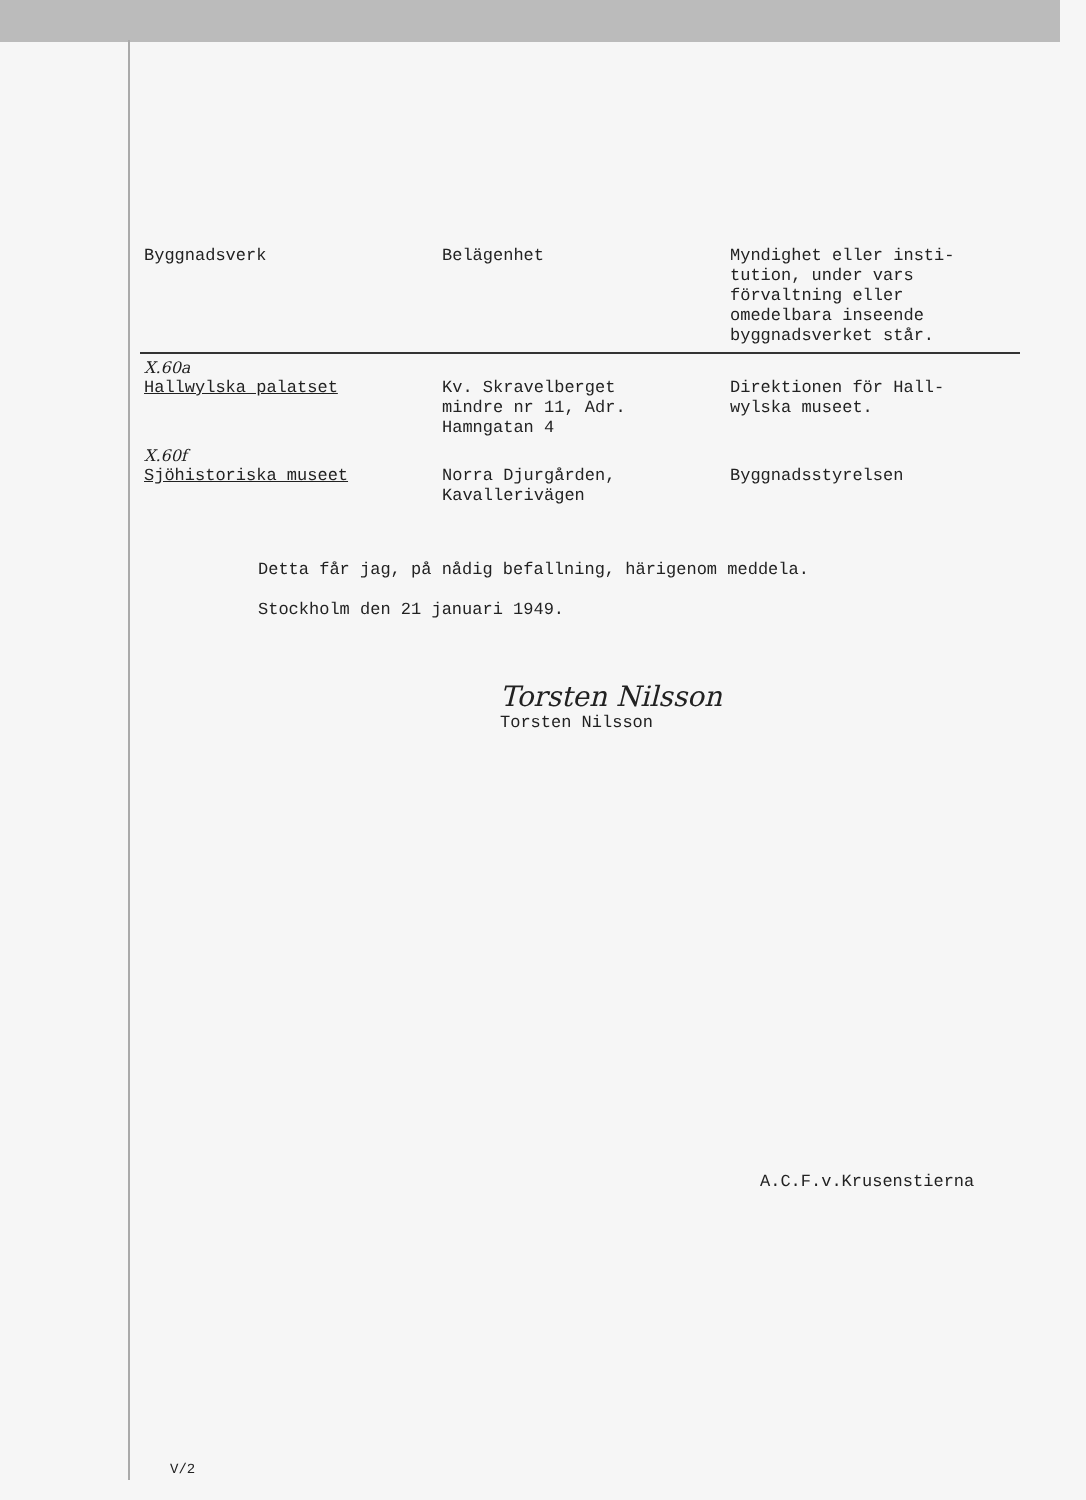| Byggnadsverk | Belägenhet | Myndighet eller insti- tution, under vars förvaltning eller omedelbara inseende byggnadsverket står. |
| --- | --- | --- |
| X.60a Hallwylska palatset | Kv. Skravelberget mindre nr 11, Adr. Hamngatan 4 | Direktionen för Hall- wylska museet. |
| X.60f Sjöhistoriska museet | Norra Djurgården, Kavallerivägen | Byggnadsstyrelsen |
Detta får jag, på nådig befallning, härigenom meddela.
Stockholm den 21 januari 1949.
Torsten Nilsson
Torsten Nilsson
A.C.F.v.Krusenstierna
V/2